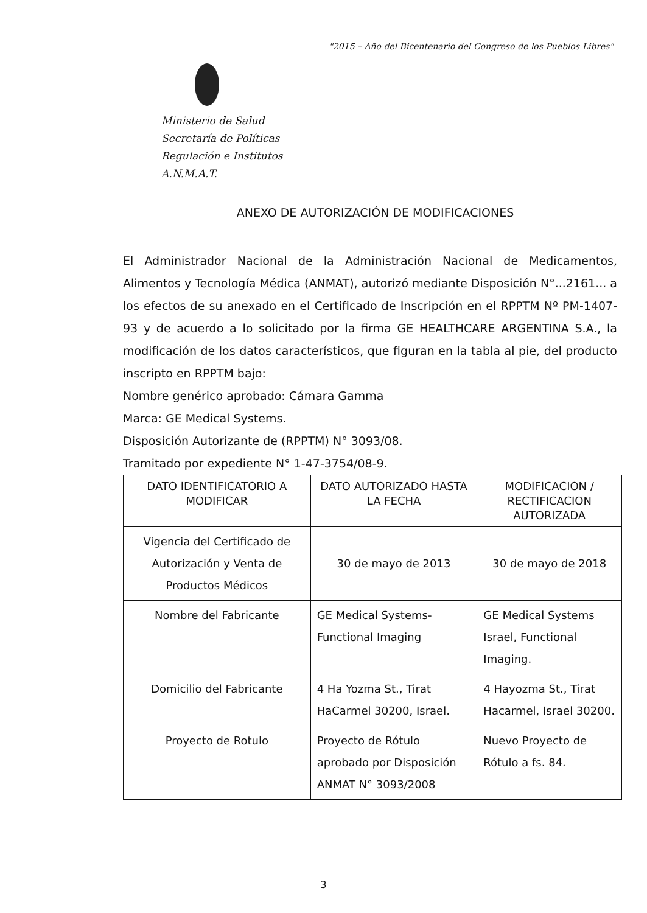"2015 – Año del Bicentenario del Congreso de los Pueblos Libres"
Ministerio de Salud
Secretaría de Políticas
Regulación e Institutos
A.N.M.A.T.
ANEXO DE AUTORIZACIÓN DE MODIFICACIONES
El Administrador Nacional de la Administración Nacional de Medicamentos, Alimentos y Tecnología Médica (ANMAT), autorizó mediante Disposición N°...2161... a los efectos de su anexado en el Certificado de Inscripción en el RPPTM Nº PM-1407-93 y de acuerdo a lo solicitado por la firma GE HEALTHCARE ARGENTINA S.A., la modificación de los datos característicos, que figuran en la tabla al pie, del producto inscripto en RPPTM bajo:
Nombre genérico aprobado: Cámara Gamma
Marca: GE Medical Systems.
Disposición Autorizante de (RPPTM) N° 3093/08.
Tramitado por expediente N° 1-47-3754/08-9.
| DATO IDENTIFICATORIO A MODIFICAR | DATO AUTORIZADO HASTA LA FECHA | MODIFICACION / RECTIFICACION AUTORIZADA |
| --- | --- | --- |
| Vigencia del Certificado de Autorización y Venta de Productos Médicos | 30 de mayo de 2013 | 30 de mayo de 2018 |
| Nombre del Fabricante | GE Medical Systems- Functional Imaging | GE Medical Systems Israel, Functional Imaging. |
| Domicilio del Fabricante | 4 Ha Yozma St., Tirat HaCarmel 30200, Israel. | 4 Hayozma St., Tirat Hacarmel, Israel 30200. |
| Proyecto de Rotulo | Proyecto de Rótulo aprobado por Disposición ANMAT N° 3093/2008 | Nuevo Proyecto de Rótulo a fs. 84. |
3